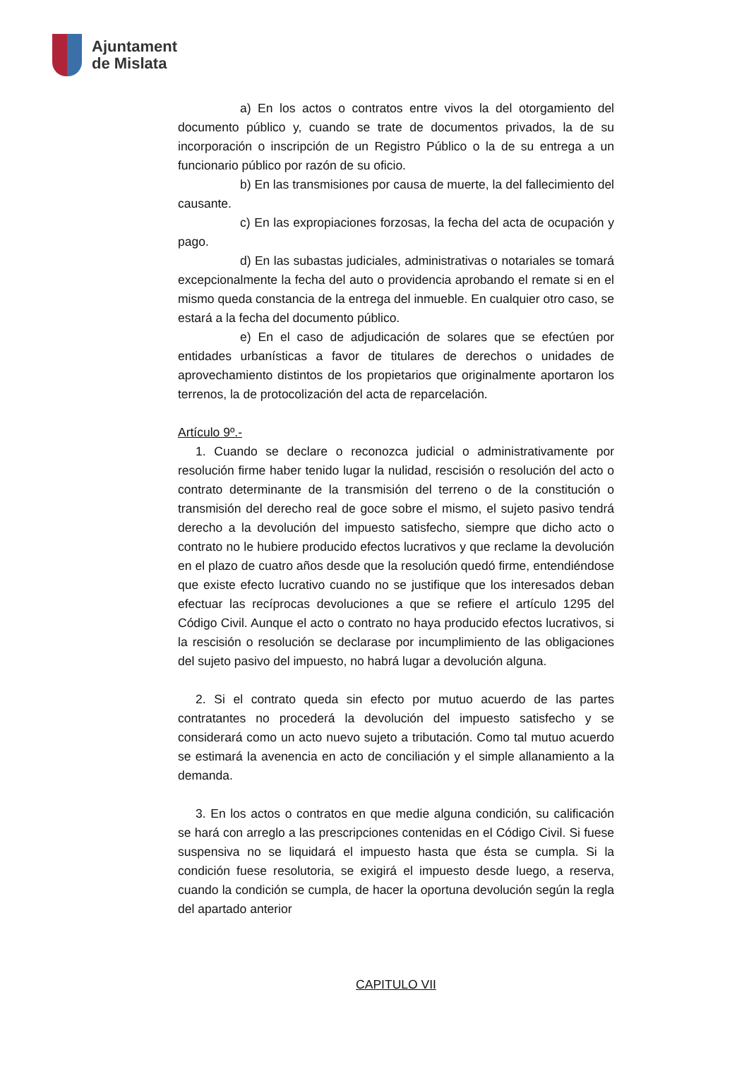Ajuntament
de Mislata
a) En los actos o contratos entre vivos la del otorgamiento del documento público y, cuando se trate de documentos privados, la de su incorporación o inscripción de un Registro Público o la de su entrega a un funcionario público por razón de su oficio.
b) En las transmisiones por causa de muerte, la del fallecimiento del causante.
c) En las expropiaciones forzosas, la fecha del acta de ocupación y pago.
d) En las subastas judiciales, administrativas o notariales se tomará excepcionalmente la fecha del auto o providencia aprobando el remate si en el mismo queda constancia de la entrega del inmueble. En cualquier otro caso, se estará a la fecha del documento público.
e) En el caso de adjudicación de solares que se efectúen por entidades urbanísticas a favor de titulares de derechos o unidades de aprovechamiento distintos de los propietarios que originalmente aportaron los terrenos, la de protocolización del acta de reparcelación.
Artículo 9º.-
1. Cuando se declare o reconozca judicial o administrativamente por resolución firme haber tenido lugar la nulidad, rescisión o resolución del acto o contrato determinante de la transmisión del terreno o de la constitución o transmisión del derecho real de goce sobre el mismo, el sujeto pasivo tendrá derecho a la devolución del impuesto satisfecho, siempre que dicho acto o contrato no le hubiere producido efectos lucrativos y que reclame la devolución en el plazo de cuatro años desde que la resolución quedó firme, entendiéndose que existe efecto lucrativo cuando no se justifique que los interesados deban efectuar las recíprocas devoluciones a que se refiere el artículo 1295 del Código Civil. Aunque el acto o contrato no haya producido efectos lucrativos, si la rescisión o resolución se declarase por incumplimiento de las obligaciones del sujeto pasivo del impuesto, no habrá lugar a devolución alguna.
2. Si el contrato queda sin efecto por mutuo acuerdo de las partes contratantes no procederá la devolución del impuesto satisfecho y se considerará como un acto nuevo sujeto a tributación. Como tal mutuo acuerdo se estimará la avenencia en acto de conciliación y el simple allanamiento a la demanda.
3. En los actos o contratos en que medie alguna condición, su calificación se hará con arreglo a las prescripciones contenidas en el Código Civil. Si fuese suspensiva no se liquidará el impuesto hasta que ésta se cumpla. Si la condición fuese resolutoria, se exigirá el impuesto desde luego, a reserva, cuando la condición se cumpla, de hacer la oportuna devolución según la regla del apartado anterior
CAPITULO VII